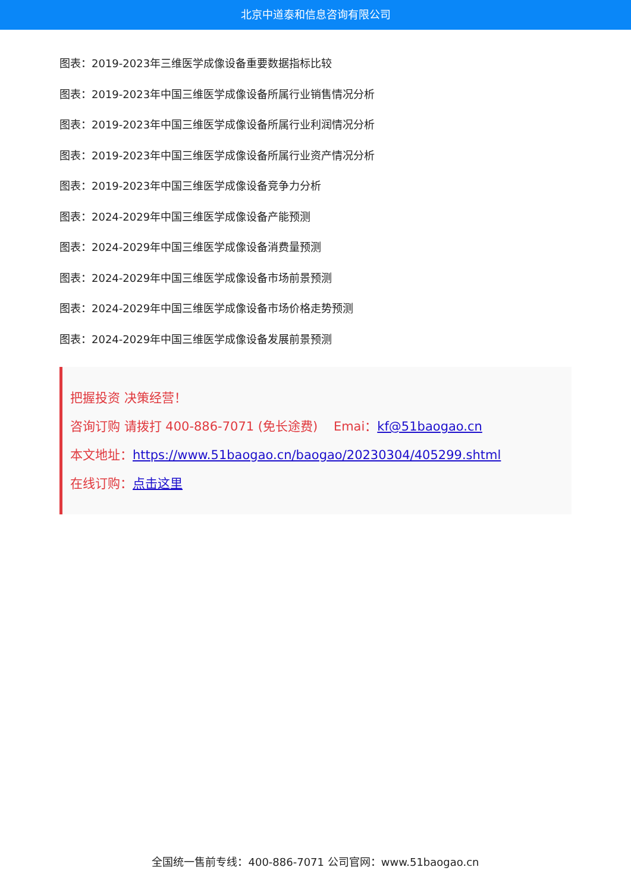北京中道泰和信息咨询有限公司
图表：2019-2023年三维医学成像设备重要数据指标比较
图表：2019-2023年中国三维医学成像设备所属行业销售情况分析
图表：2019-2023年中国三维医学成像设备所属行业利润情况分析
图表：2019-2023年中国三维医学成像设备所属行业资产情况分析
图表：2019-2023年中国三维医学成像设备竞争力分析
图表：2024-2029年中国三维医学成像设备产能预测
图表：2024-2029年中国三维医学成像设备消费量预测
图表：2024-2029年中国三维医学成像设备市场前景预测
图表：2024-2029年中国三维医学成像设备市场价格走势预测
图表：2024-2029年中国三维医学成像设备发展前景预测
把握投资 决策经营！
咨询订购 请拨打 400-886-7071 (免长途费) Emai：kf@51baogao.cn
本文地址：https://www.51baogao.cn/baogao/20230304/405299.shtml
在线订购：点击这里
全国统一售前专线：400-886-7071 公司官网：www.51baogao.cn